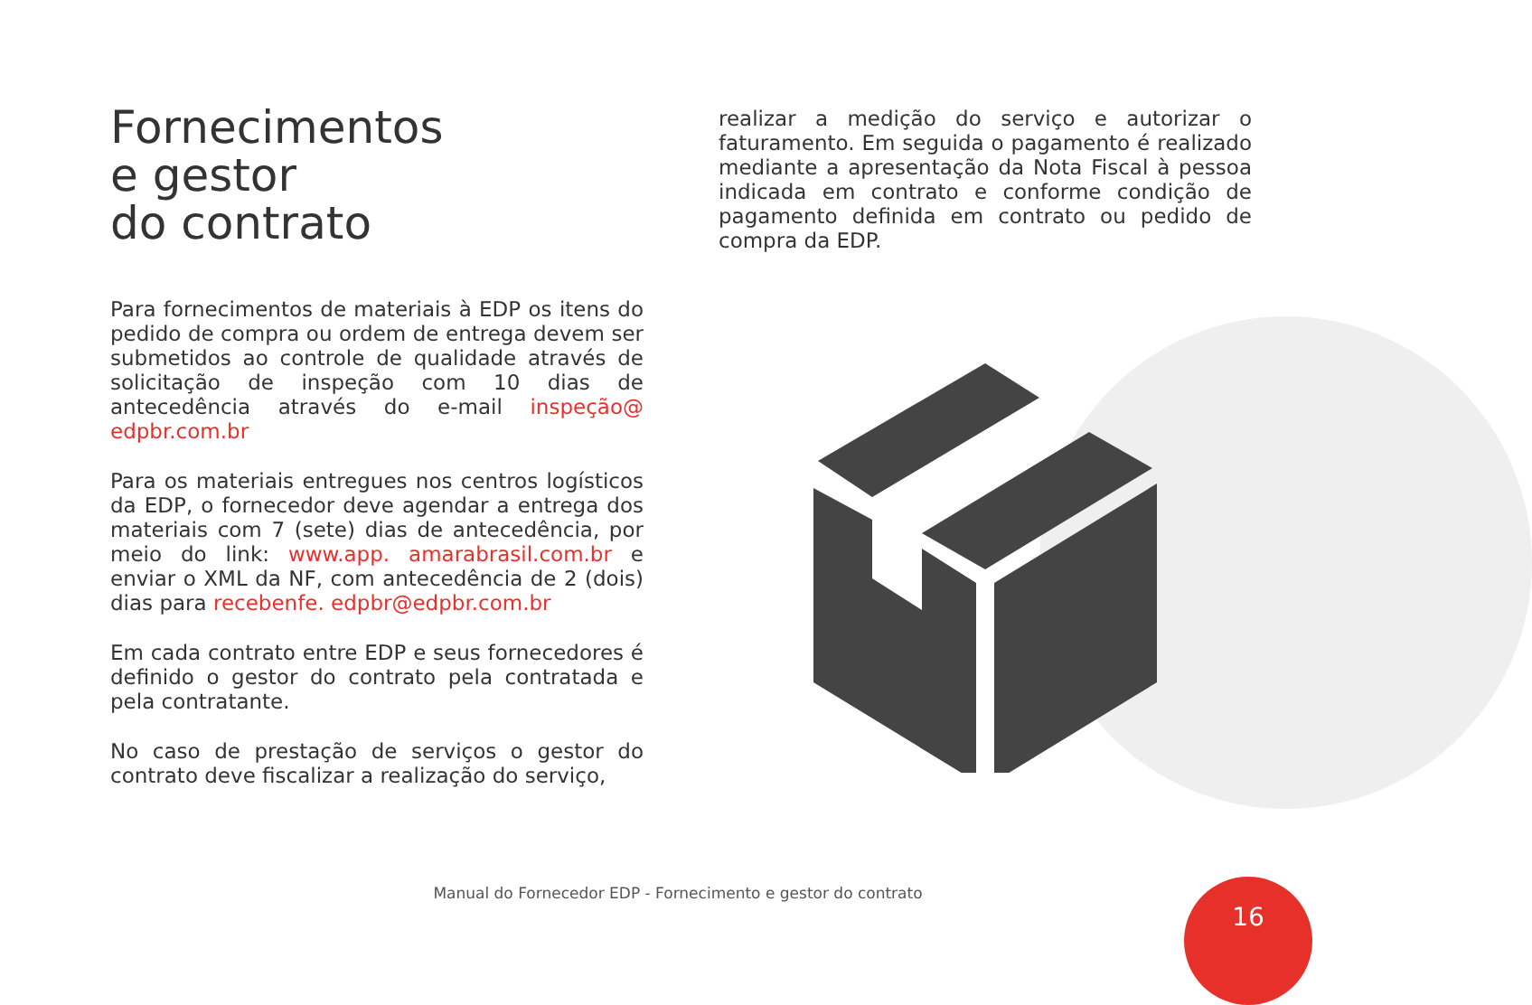Fornecimentos
e gestor
do contrato
Para fornecimentos de materiais à EDP os itens do pedido de compra ou ordem de entrega devem ser submetidos ao controle de qualidade através de solicitação de inspeção com 10 dias de antecedência através do e-mail inspeção@ edpbr.com.br
Para os materiais entregues nos centros logísticos da EDP, o fornecedor deve agendar a entrega dos materiais com 7 (sete) dias de antecedência, por meio do link: www.app. amarabrasil.com.br e enviar o XML da NF, com antecedência de 2 (dois) dias para recebenfe. edpbr@edpbr.com.br
Em cada contrato entre EDP e seus fornecedores é definido o gestor do contrato pela contratada e pela contratante.
No caso de prestação de serviços o gestor do contrato deve fiscalizar a realização do serviço,
realizar a medição do serviço e autorizar o faturamento. Em seguida o pagamento é realizado mediante a apresentação da Nota Fiscal à pessoa indicada em contrato e conforme condição de pagamento definida em contrato ou pedido de compra da EDP.
Manual do Fornecedor EDP - Fornecimento e gestor do contrato 16